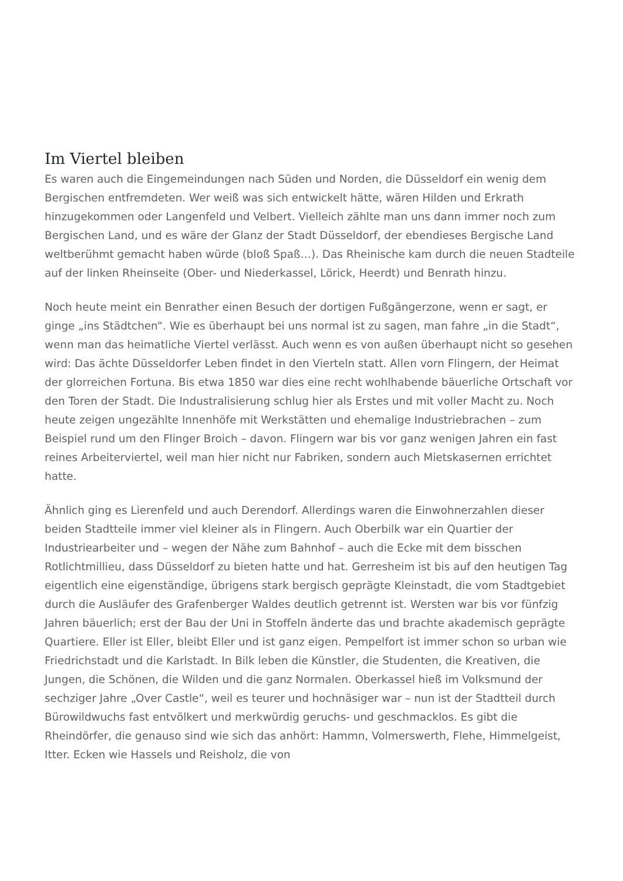Im Viertel bleiben
Es waren auch die Eingemeindungen nach Süden und Norden, die Düsseldorf ein wenig dem Bergischen entfremdeten. Wer weiß was sich entwickelt hätte, wären Hilden und Erkrath hinzugekommen oder Langenfeld und Velbert. Vielleich zählte man uns dann immer noch zum Bergischen Land, und es wäre der Glanz der Stadt Düsseldorf, der ebendieses Bergische Land weltberühmt gemacht haben würde (bloß Spaß…). Das Rheinische kam durch die neuen Stadteile auf der linken Rheinseite (Ober- und Niederkassel, Lörick, Heerdt) und Benrath hinzu.
Noch heute meint ein Benrather einen Besuch der dortigen Fußgängerzone, wenn er sagt, er ginge „ins Städtchen“. Wie es überhaupt bei uns normal ist zu sagen, man fahre „in die Stadt“, wenn man das heimatliche Viertel verlässt. Auch wenn es von außen überhaupt nicht so gesehen wird: Das ächte Düsseldorfer Leben findet in den Vierteln statt. Allen vorn Flingern, der Heimat der glorreichen Fortuna. Bis etwa 1850 war dies eine recht wohlhabende bäuerliche Ortschaft vor den Toren der Stadt. Die Industralisierung schlug hier als Erstes und mit voller Macht zu. Noch heute zeigen ungezählte Innenhöfe mit Werkstätten und ehemalige Industriebrachen – zum Beispiel rund um den Flinger Broich – davon. Flingern war bis vor ganz wenigen Jahren ein fast reines Arbeiterviertel, weil man hier nicht nur Fabriken, sondern auch Mietskasernen errichtet hatte.
Ähnlich ging es Lierenfeld und auch Derendorf. Allerdings waren die Einwohnerzahlen dieser beiden Stadtteile immer viel kleiner als in Flingern. Auch Oberbilk war ein Quartier der Industriearbeiter und – wegen der Nähe zum Bahnhof – auch die Ecke mit dem bisschen Rotlichtmillieu, dass Düsseldorf zu bieten hatte und hat. Gerresheim ist bis auf den heutigen Tag eigentlich eine eigenständige, übrigens stark bergisch geprägte Kleinstadt, die vom Stadtgebiet durch die Ausläufer des Grafenberger Waldes deutlich getrennt ist. Wersten war bis vor fünfzig Jahren bäuerlich; erst der Bau der Uni in Stoffeln änderte das und brachte akademisch geprägte Quartiere. Eller ist Eller, bleibt Eller und ist ganz eigen. Pempelfort ist immer schon so urban wie Friedrichstadt und die Karlstadt. In Bilk leben die Künstler, die Studenten, die Kreativen, die Jungen, die Schönen, die Wilden und die ganz Normalen. Oberkassel hieß im Volksmund der sechziger Jahre „Over Castle“, weil es teurer und hochnäsiger war – nun ist der Stadtteil durch Bürowildwuchs fast entvölkert und merkwürdig geruchs- und geschmacklos. Es gibt die Rheindörfer, die genauso sind wie sich das anhört: Hammn, Volmerswerth, Flehe, Himmelgeist, Itter. Ecken wie Hassels und Reisholz, die von